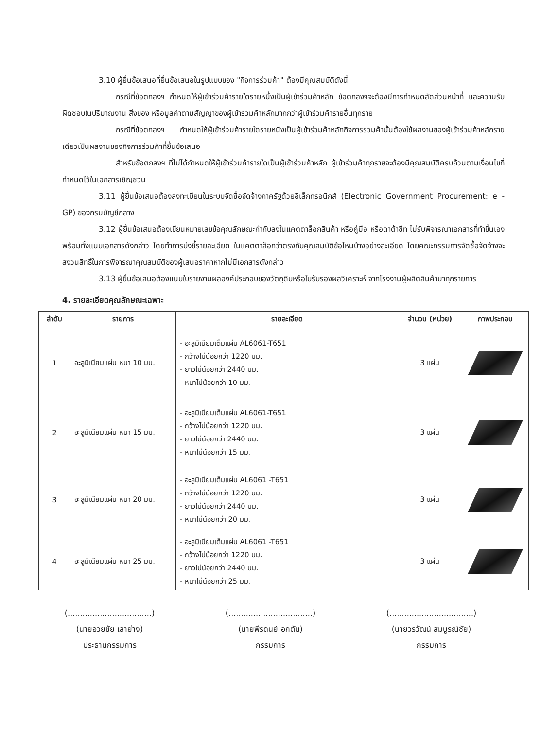3.10 ผู้ยื่นข้อเสนอที่ยื่นข้อเสนอในรูปแบบของ "กิจการร่วมค้า" ต้องมีคุณสมบัติดังนี้
กรณีที่ข้อตกลงฯ กำหนดให้ผู้เข้าร่วมค้ารายใดรายหนึ่งเป็นผู้เข้าร่วมค้าหลัก ข้อตกลงฯจะต้องมีการกำหนดสัดส่วนหน้าที่ และความรับผิดชอบในปริมาณงาน สิ่งของ หรือมูลค่าตามสัญญาของผู้เข้าร่วมค้าหลักมากกว่าผู้เข้าร่วมค้ารายอื่นทุกราย
กรณีที่ข้อตกลงฯ กำหนดให้ผู้เข้าร่วมค้ารายใดรายหนึ่งเป็นผู้เข้าร่วมค้าหลักกิจการร่วมค้านั้นต้องใช้ผลงานของผู้เข้าร่วมค้าหลักรายเดียวเป็นผลงานของกิจการร่วมค้าที่ยื่นข้อเสนอ
สำหรับข้อตกลงฯ ที่ไม่ได้กำหนดให้ผู้เข้าร่วมค้ารายใดเป็นผู้เข้าร่วมค้าหลัก ผู้เข้าร่วมค้าทุกรายจะต้องมีคุณสมบัติครบถ้วนตามเงื่อนไขที่กำหนดไว้ในเอกสารเชิญชวน
3.11 ผู้ยื่นข้อเสนอต้องลงทะเบียนในระบบจัดซื้อจัดจ้างภาครัฐด้วยอิเล็กทรอนิกส์ (Electronic Government Procurement: e - GP) ของกรมบัญชีกลาง
3.12 ผู้ยื่นข้อเสนอต้องเขียนหมายเลขข้อคุณลักษณะกำกับลงในแคตตาล็อกสินค้า หรือคู่มือ หรือดาต้าชีท ไม่รับพิจารณาเอกสารที่ทำขึ้นเอง พร้อมทั้งแนบเอกสารดังกล่าว โดยทำการบ่งชี้รายละเอียด ในแคตตาล็อกว่าตรงกับคุณสมบัติข้อไหนบ้างอย่างละเอียด โดยคณะกรรมการจัดซื้อจัดจ้างจะสงวนสิทธิ์ในการพิจารณาคุณสมบัติของผู้เสนอราคาหากไม่มีเอกสารดังกล่าว
3.13 ผู้ยื่นข้อเสนอต้องแนบใบรายงานผลองค์ประกอบของวัตถุดิบหรือใบรับรองผลวิเคราะห์ จากโรงงานผู้ผลิตสินค้ามาทุกรายการ
4. รายละเอียดคุณลักษณะเฉพาะ
| ลำดับ | รายการ | รายละเอียด | จำนวน (หน่วย) | ภาพประกอบ |
| --- | --- | --- | --- | --- |
| 1 | อะลูมิเนียมแผ่น หนา 10 มม. | - อะลูมิเนียมเต็มแผ่น AL6061-T651 - กว้างไม่น้อยกว่า 1220 มม. - ยาวไม่น้อยกว่า 2440 มม. - หนาไม่น้อยกว่า 10 มม. | 3 แผ่น | |
| 2 | อะลูมิเนียมแผ่น หนา 15 มม. | - อะลูมิเนียมเต็มแผ่น AL6061-T651 - กว้างไม่น้อยกว่า 1220 มม. - ยาวไม่น้อยกว่า 2440 มม. - หนาไม่น้อยกว่า 15 มม. | 3 แผ่น | |
| 3 | อะลูมิเนียมแผ่น หนา 20 มม. | - อะลูมิเนียมเต็มแผ่น AL6061 -T651 - กว้างไม่น้อยกว่า 1220 มม. - ยาวไม่น้อยกว่า 2440 มม. - หนาไม่น้อยกว่า 20 มม. | 3 แผ่น | |
| 4 | อะลูมิเนียมแผ่น หนา 25 มม. | - อะลูมิเนียมเต็มแผ่น AL6061 -T651 - กว้างไม่น้อยกว่า 1220 มม. - ยาวไม่น้อยกว่า 2440 มม. - หนาไม่น้อยกว่า 25 มม. | 3 แผ่น | |
(..................................)
(นายอวยชัย เลาย่าง)
ประธานกรรมการ
(..................................)
(นายพีรดนย์ อกตัน)
กรรมการ
(..................................)
(นายวรวัฒน์ สมบูรณ์ชัย)
กรรมการ